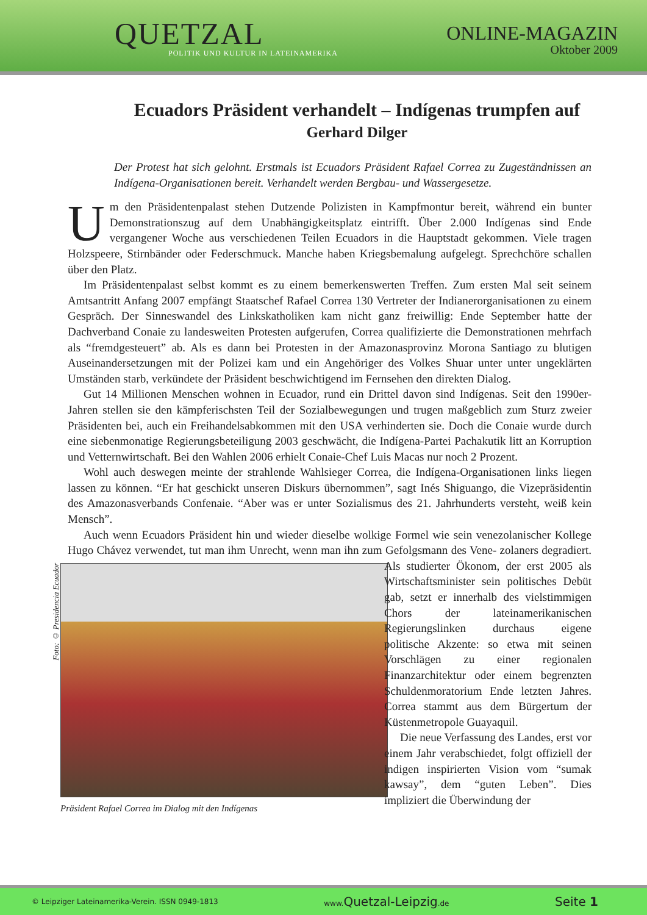QUETZAL
POLITIK UND KULTUR IN LATEINAMERIKA
ONLINE-MAGAZIN
Oktober 2009
Ecuadors Präsident verhandelt – Indígenas trumpfen auf
Gerhard Dilger
Der Protest hat sich gelohnt. Erstmals ist Ecuadors Präsident Rafael Correa zu Zugeständnissen an Indígena-Organisationen bereit. Verhandelt werden Bergbau- und Wassergesetze.
Um den Präsidentenpalast stehen Dutzende Polizisten in Kampfmontur bereit, während ein bunter Demonstrationszug auf dem Unabhängigkeitsplatz eintrifft. Über 2.000 Indígenas sind Ende vergangener Woche aus verschiedenen Teilen Ecuadors in die Hauptstadt gekommen. Viele tragen Holzspeere, Stirnbänder oder Federschmuck. Manche haben Kriegsbemalung aufgelegt. Sprechchöre schallen über den Platz.
Im Präsidentenpalast selbst kommt es zu einem bemerkenswerten Treffen. Zum ersten Mal seit seinem Amtsantritt Anfang 2007 empfängt Staatschef Rafael Correa 130 Vertreter der Indianerorganisationen zu einem Gespräch. Der Sinneswandel des Linkskatholiken kam nicht ganz freiwillig: Ende September hatte der Dachverband Conaie zu landesweiten Protesten aufgerufen, Correa qualifizierte die Demonstrationen mehrfach als “fremdgesteuert” ab. Als es dann bei Protesten in der Amazonasprovinz Morona Santiago zu blutigen Auseinandersetzungen mit der Polizei kam und ein Angehöriger des Volkes Shuar unter unter ungeklärten Umständen starb, verkündete der Präsident beschwichtigend im Fernsehen den direkten Dialog.
Gut 14 Millionen Menschen wohnen in Ecuador, rund ein Drittel davon sind Indígenas. Seit den 1990er-Jahren stellen sie den kämpferischsten Teil der Sozialbewegungen und trugen maßgeblich zum Sturz zweier Präsidenten bei, auch ein Freihandelsabkommen mit den USA verhinderten sie. Doch die Conaie wurde durch eine siebenmonatige Regierungsbeteiligung 2003 geschwächt, die Indígena-Partei Pachakutik litt an Korruption und Vetternwirtschaft. Bei den Wahlen 2006 erhielt Conaie-Chef Luis Macas nur noch 2 Prozent.
Wohl auch deswegen meinte der strahlende Wahlsieger Correa, die Indígena-Organisationen links liegen lassen zu können. “Er hat geschickt unseren Diskurs übernommen”, sagt Inés Shiguango, die Vizepräsidentin des Amazonasverbands Confenaie. “Aber was er unter Sozialismus des 21. Jahrhunderts versteht, weiß kein Mensch”.
Auch wenn Ecuadors Präsident hin und wieder dieselbe wolkige Formel wie sein venezolanischer Kollege Hugo Chávez verwendet, tut man ihm Unrecht, wenn man ihn zum Gefolgsmann des Vene-
Foto: © Presidencia Ecuador Präsident Rafael Correa im Dialog mit den Indígenas
zolaners degradiert. Als studierter Ökonom, der erst 2005 als Wirtschaftsminister sein politisches Debüt gab, setzt er innerhalb des vielstimmigen Chors der lateinamerikanischen Regierungslinken durchaus eigene politische Akzente: so etwa mit seinen Vorschlägen zu einer regionalen Finanzarchitektur oder einem begrenzten Schuldenmoratorium Ende letzten Jahres. Correa stammt aus dem Bürgertum der Küstenmetropole Guayaquil.
Die neue Verfassung des Landes, erst vor einem Jahr verabschiedet, folgt offiziell der indigen inspirierten Vision vom “sumak kawsay”, dem “guten Leben”. Dies impliziert die Überwindung der
© Leipziger Lateinamerika-Verein. ISSN 0949-1813 www.Quetzal-Leipzig.de Seite 1